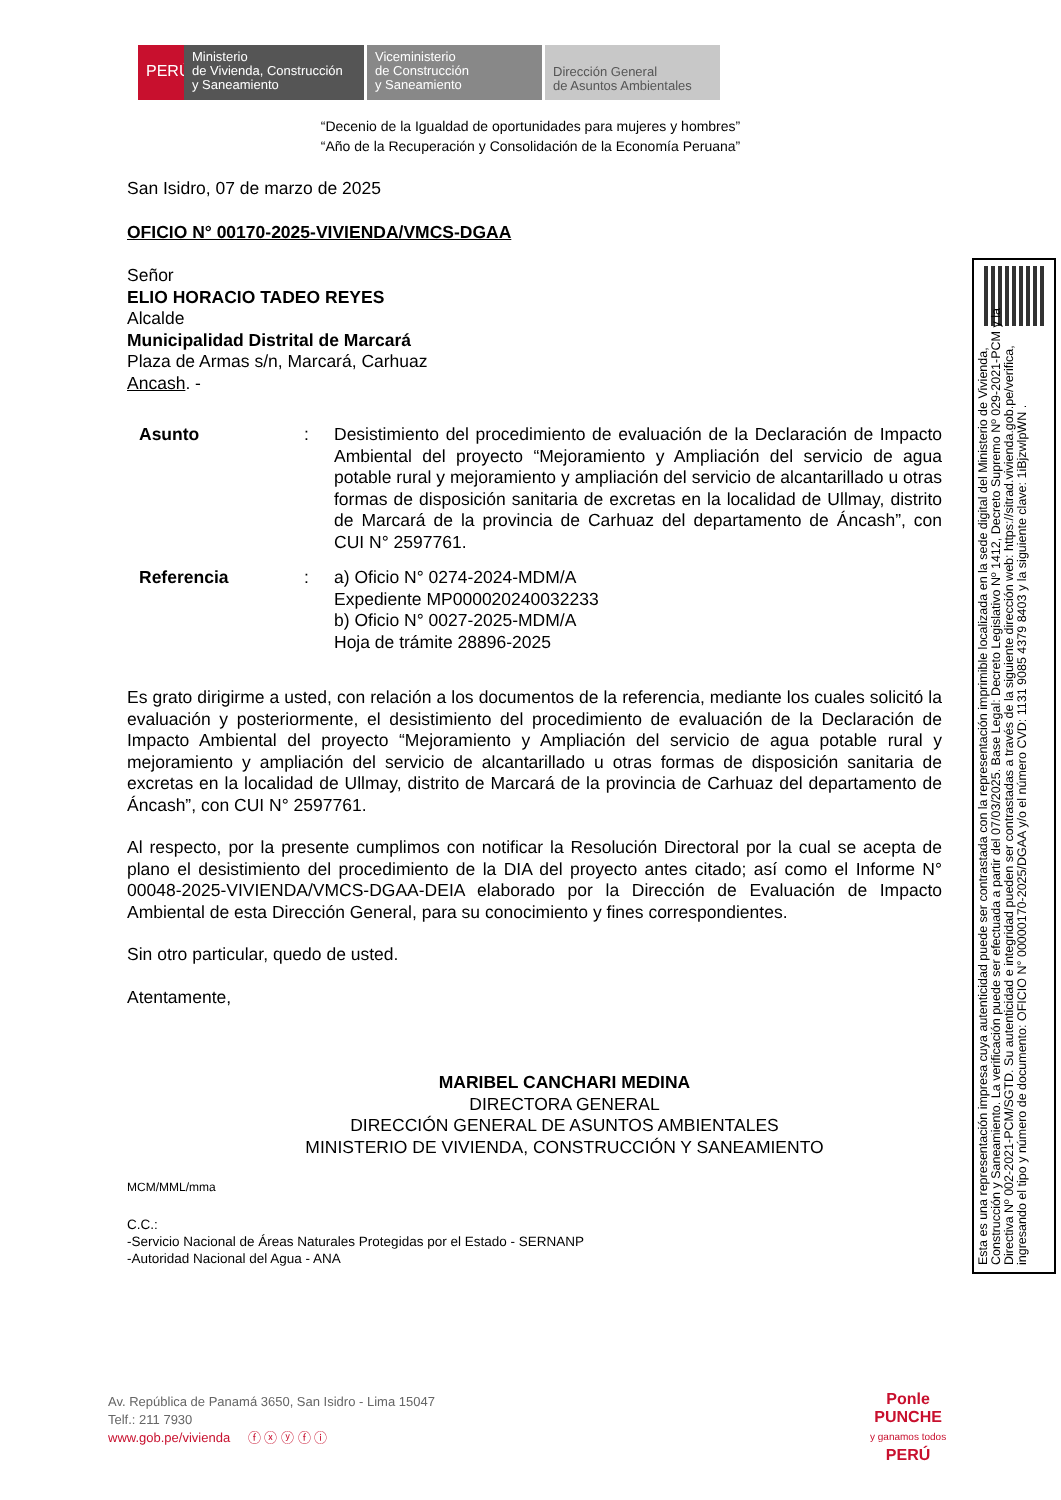PERÚ
Ministerio
de Vivienda, Construcción
y Saneamiento
Viceministerio
de Construcción
y Saneamiento
Dirección General
de Asuntos Ambientales
“Decenio de la Igualdad de oportunidades para mujeres y hombres”
“Año de la Recuperación y Consolidación de la Economía Peruana”
San Isidro, 07 de marzo de 2025
OFICIO N° 00170-2025-VIVIENDA/VMCS-DGAA
Señor
ELIO HORACIO TADEO REYES
Alcalde
Municipalidad Distrital de Marcará
Plaza de Armas s/n, Marcará, Carhuaz
Ancash. -
Asunto : Desistimiento del procedimiento de evaluación de la Declaración de Impacto Ambiental del proyecto “Mejoramiento y Ampliación del servicio de agua potable rural y mejoramiento y ampliación del servicio de alcantarillado u otras formas de disposición sanitaria de excretas en la localidad de Ullmay, distrito de Marcará de la provincia de Carhuaz del departamento de Áncash”, con CUI N° 2597761.
Referencia : a) Oficio N° 0274-2024-MDM/A
Expediente MP000020240032233
b) Oficio N° 0027-2025-MDM/A
Hoja de trámite 28896-2025
Es grato dirigirme a usted, con relación a los documentos de la referencia, mediante los cuales solicitó la evaluación y posteriormente, el desistimiento del procedimiento de evaluación de la Declaración de Impacto Ambiental del proyecto “Mejoramiento y Ampliación del servicio de agua potable rural y mejoramiento y ampliación del servicio de alcantarillado u otras formas de disposición sanitaria de excretas en la localidad de Ullmay, distrito de Marcará de la provincia de Carhuaz del departamento de Áncash”, con CUI N° 2597761.
Al respecto, por la presente cumplimos con notificar la Resolución Directoral por la cual se acepta de plano el desistimiento del procedimiento de la DIA del proyecto antes citado; así como el Informe N° 00048-2025-VIVIENDA/VMCS-DGAA-DEIA elaborado por la Dirección de Evaluación de Impacto Ambiental de esta Dirección General, para su conocimiento y fines correspondientes.
Sin otro particular, quedo de usted.
Atentamente,
MARIBEL CANCHARI MEDINA
DIRECTORA GENERAL
DIRECCIÓN GENERAL DE ASUNTOS AMBIENTALES
MINISTERIO DE VIVIENDA, CONSTRUCCIÓN Y SANEAMIENTO
MCM/MML/mma
C.C.:
-Servicio Nacional de Áreas Naturales Protegidas por el Estado - SERNANP
-Autoridad Nacional del Agua - ANA
Esta es una representación impresa cuya autenticidad puede ser contrastada con la representación imprimible localizada en la sede digital del Ministerio de Vivienda, Construcción y Saneamiento. La verificación puede ser efectuada a partir del 07/03/2025. Base Legal: Decreto Legislativo Nº 1412, Decreto Supremo Nº 029-2021-PCM y la Directiva Nº 002-2021-PCM/SGTD. Su autenticidad e integridad pueden ser contrastadas a través de la siguiente dirección web: https://sitrad.vivienda.gob.pe/verifica, ingresando el tipo y número de documento: OFICIO N° 00000170-2025/DGAA y/o el número CVD: 1131 9085 4379 8403 y la siguiente clave: 1iBjzwlpWN .
Av. República de Panamá 3650, San Isidro - Lima 15047
Telf.: 211 7930
www.gob.pe/vivienda ⓕ ⓧ ⓨ ⓕ ⓘ
Ponle
PUNCHE
y ganamos todos
PERÚ